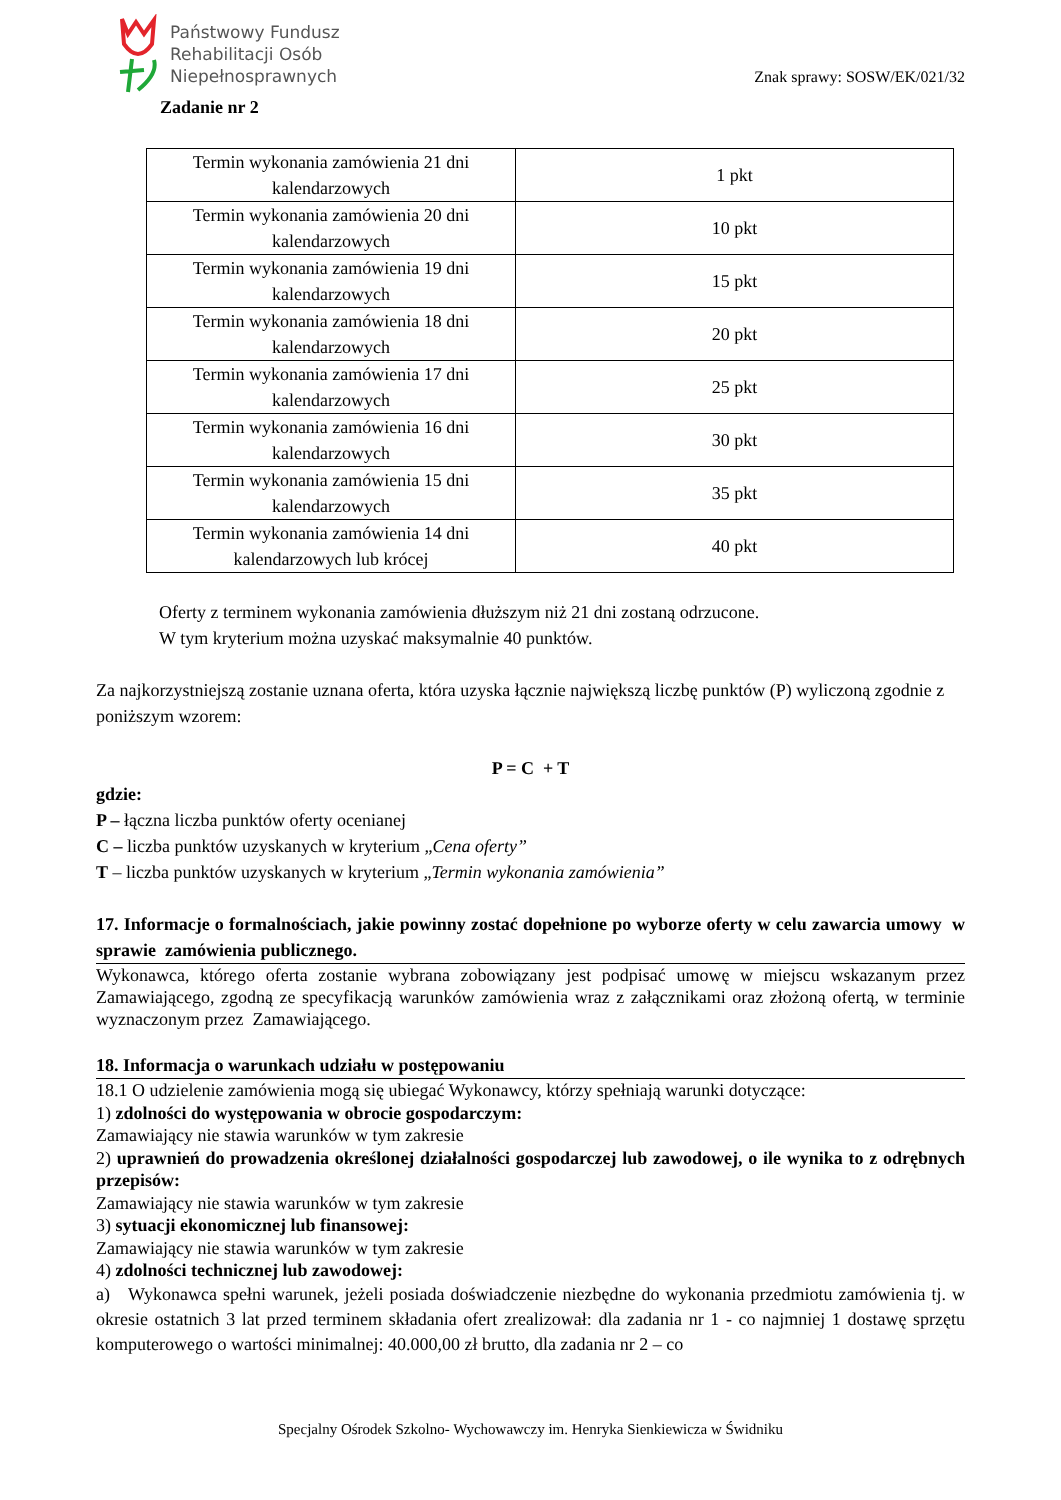Państwowy Fundusz
Rehabilitacji Osób
Niepełnosprawnych
Znak sprawy: SOSW/EK/021/32
Zadanie nr 2
| Termin wykonania zamówienia 21 dni kalendarzowych | 1 pkt |
| Termin wykonania zamówienia 20 dni kalendarzowych | 10 pkt |
| Termin wykonania zamówienia 19 dni kalendarzowych | 15 pkt |
| Termin wykonania zamówienia 18 dni kalendarzowych | 20 pkt |
| Termin wykonania zamówienia 17 dni kalendarzowych | 25 pkt |
| Termin wykonania zamówienia 16 dni kalendarzowych | 30 pkt |
| Termin wykonania zamówienia 15 dni kalendarzowych | 35 pkt |
| Termin wykonania zamówienia 14 dni kalendarzowych lub krócej | 40 pkt |
Oferty z terminem wykonania zamówienia dłuższym niż 21 dni zostaną odrzucone.
W tym kryterium można uzyskać maksymalnie 40 punktów.
Za najkorzystniejszą zostanie uznana oferta, która uzyska łącznie największą liczbę punktów (P) wyliczoną zgodnie z poniższym wzorem:
P = C + T
gdzie:
P – łączna liczba punktów oferty ocenianej
C – liczba punktów uzyskanych w kryterium „Cena oferty”
T – liczba punktów uzyskanych w kryterium „Termin wykonania zamówienia”
17. Informacje o formalnościach, jakie powinny zostać dopełnione po wyborze oferty w celu zawarcia umowy w sprawie zamówienia publicznego.
Wykonawca, którego oferta zostanie wybrana zobowiązany jest podpisać umowę w miejscu wskazanym przez Zamawiającego, zgodną ze specyfikacją warunków zamówienia wraz z załącznikami oraz złożoną ofertą, w terminie wyznaczonym przez Zamawiającego.
18. Informacja o warunkach udziału w postępowaniu
18.1 O udzielenie zamówienia mogą się ubiegać Wykonawcy, którzy spełniają warunki dotyczące:
1) zdolności do występowania w obrocie gospodarczym:
Zamawiający nie stawia warunków w tym zakresie
2) uprawnień do prowadzenia określonej działalności gospodarczej lub zawodowej, o ile wynika to z odrębnych przepisów:
Zamawiający nie stawia warunków w tym zakresie
3) sytuacji ekonomicznej lub finansowej:
Zamawiający nie stawia warunków w tym zakresie
4) zdolności technicznej lub zawodowej:
a) Wykonawca spełni warunek, jeżeli posiada doświadczenie niezbędne do wykonania przedmiotu zamówienia tj. w okresie ostatnich 3 lat przed terminem składania ofert zrealizował: dla zadania nr 1 - co najmniej 1 dostawę sprzętu komputerowego o wartości minimalnej: 40.000,00 zł brutto, dla zadania nr 2 – co
Specjalny Ośrodek Szkolno- Wychowawczy im. Henryka Sienkiewicza w Świdniku